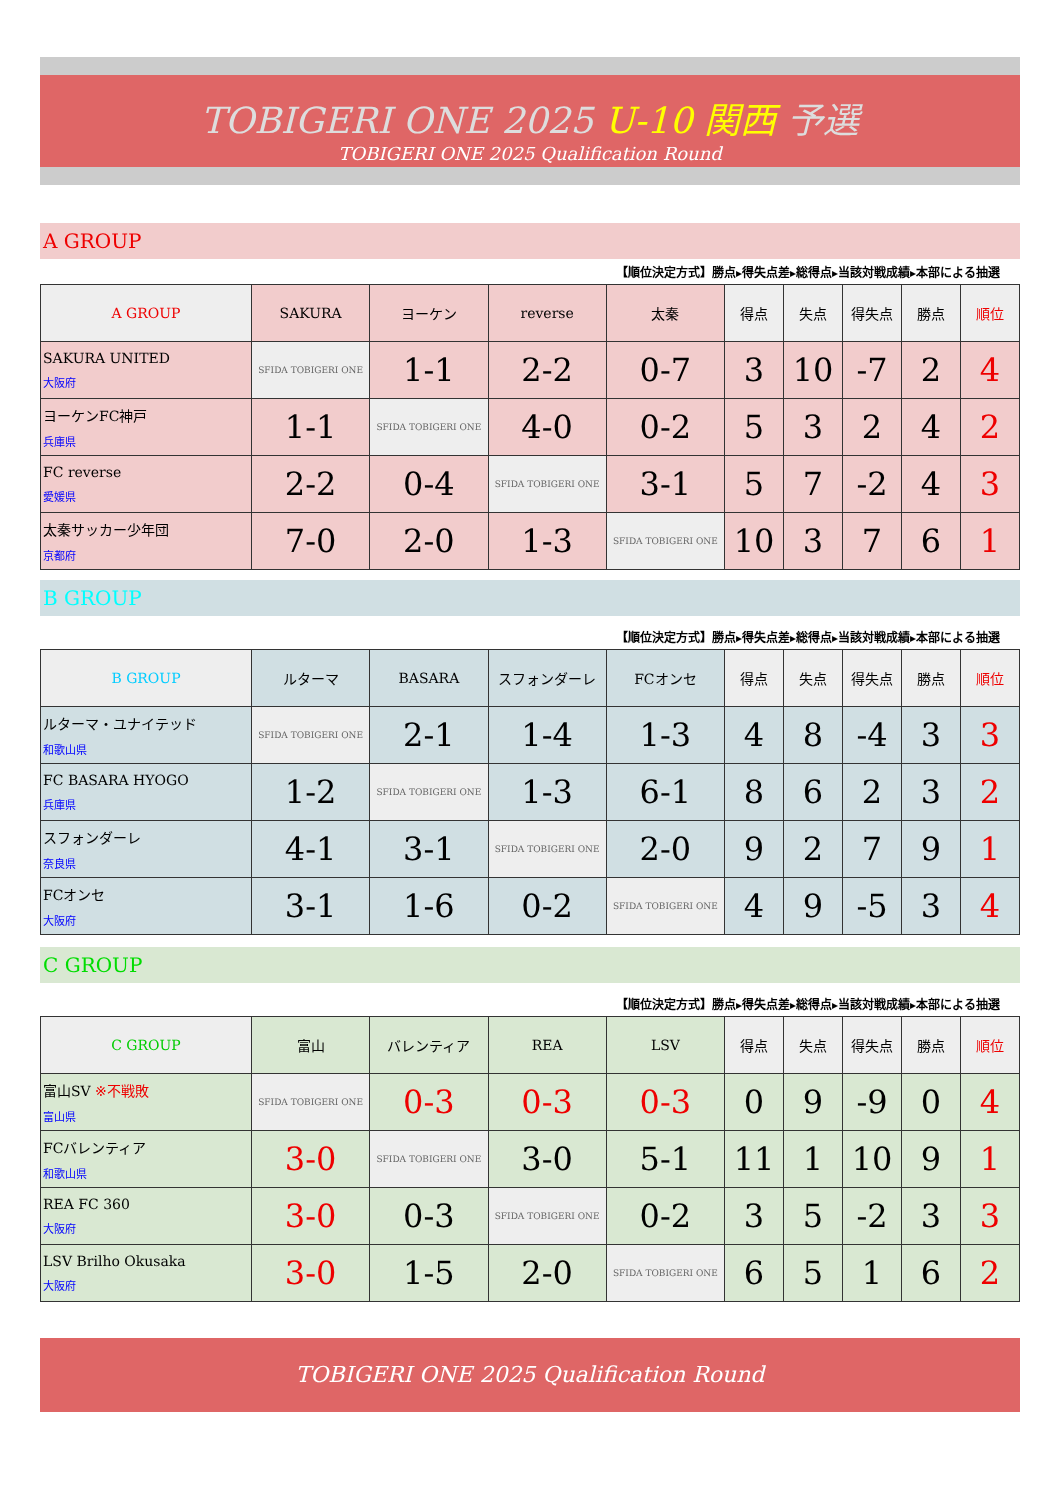TOBIGERI ONE 2025 U-10 関西 予選
TOBIGERI ONE 2025 Qualification Round
A GROUP
【順位決定方式】勝点▸得失点差▸総得点▸当該対戦成績▸本部による抽選
| A GROUP | SAKURA | ヨーケン | reverse | 太秦 | 得点 | 失点 | 得失点 | 勝点 | 順位 |
| --- | --- | --- | --- | --- | --- | --- | --- | --- | --- |
| SAKURA UNITED 大阪府 | SFIDA TOBIGERI ONE | 1-1 | 2-2 | 0-7 | 3 | 10 | -7 | 2 | 4 |
| ヨーケンFC神戸 兵庫県 | 1-1 | SFIDA TOBIGERI ONE | 4-0 | 0-2 | 5 | 3 | 2 | 4 | 2 |
| FC reverse 愛媛県 | 2-2 | 0-4 | SFIDA TOBIGERI ONE | 3-1 | 5 | 7 | -2 | 4 | 3 |
| 太秦サッカー少年団 京都府 | 7-0 | 2-0 | 1-3 | SFIDA TOBIGERI ONE | 10 | 3 | 7 | 6 | 1 |
B GROUP
【順位決定方式】勝点▸得失点差▸総得点▸当該対戦成績▸本部による抽選
| B GROUP | ルターマ | BASARA | スフォンダーレ | FCオンセ | 得点 | 失点 | 得失点 | 勝点 | 順位 |
| --- | --- | --- | --- | --- | --- | --- | --- | --- | --- |
| ルターマ・ユナイテッド 和歌山県 | SFIDA TOBIGERI ONE | 2-1 | 1-4 | 1-3 | 4 | 8 | -4 | 3 | 3 |
| FC BASARA HYOGO 兵庫県 | 1-2 | SFIDA TOBIGERI ONE | 1-3 | 6-1 | 8 | 6 | 2 | 3 | 2 |
| スフォンダーレ 奈良県 | 4-1 | 3-1 | SFIDA TOBIGERI ONE | 2-0 | 9 | 2 | 7 | 9 | 1 |
| FCオンセ 大阪府 | 3-1 | 1-6 | 0-2 | SFIDA TOBIGERI ONE | 4 | 9 | -5 | 3 | 4 |
C GROUP
【順位決定方式】勝点▸得失点差▸総得点▸当該対戦成績▸本部による抽選
| C GROUP | 富山 | バレンティア | REA | LSV | 得点 | 失点 | 得失点 | 勝点 | 順位 |
| --- | --- | --- | --- | --- | --- | --- | --- | --- | --- |
| 富山SV ※不戦敗 富山県 | SFIDA TOBIGERI ONE | 0-3 | 0-3 | 0-3 | 0 | 9 | -9 | 0 | 4 |
| FCバレンティア 和歌山県 | 3-0 | SFIDA TOBIGERI ONE | 3-0 | 5-1 | 11 | 1 | 10 | 9 | 1 |
| REA FC 360 大阪府 | 3-0 | 0-3 | SFIDA TOBIGERI ONE | 0-2 | 3 | 5 | -2 | 3 | 3 |
| LSV Brilho Okusaka 大阪府 | 3-0 | 1-5 | 2-0 | SFIDA TOBIGERI ONE | 6 | 5 | 1 | 6 | 2 |
TOBIGERI ONE 2025 Qualification Round